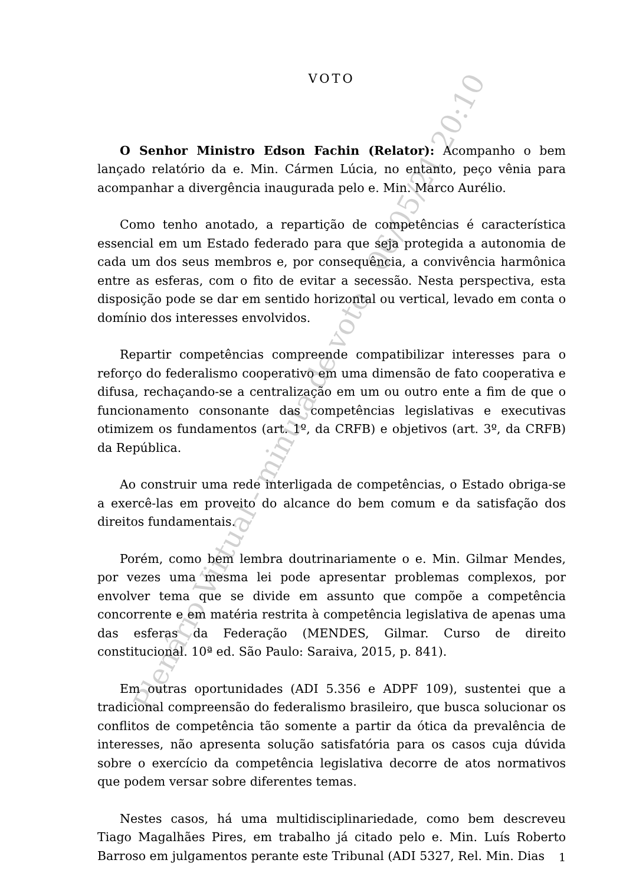VOTO
O Senhor Ministro Edson Fachin (Relator): Acompanho o bem lançado relatório da e. Min. Cármen Lúcia, no entanto, peço vênia para acompanhar a divergência inaugurada pelo e. Min. Marco Aurélio.
Como tenho anotado, a repartição de competências é característica essencial em um Estado federado para que seja protegida a autonomia de cada um dos seus membros e, por consequência, a convivência harmônica entre as esferas, com o fito de evitar a secessão. Nesta perspectiva, esta disposição pode se dar em sentido horizontal ou vertical, levado em conta o domínio dos interesses envolvidos.
Repartir competências compreende compatibilizar interesses para o reforço do federalismo cooperativo em uma dimensão de fato cooperativa e difusa, rechaçando-se a centralização em um ou outro ente a fim de que o funcionamento consonante das competências legislativas e executivas otimizem os fundamentos (art. 1º, da CRFB) e objetivos (art. 3º, da CRFB) da República.
Ao construir uma rede interligada de competências, o Estado obriga-se a exercê-las em proveito do alcance do bem comum e da satisfação dos direitos fundamentais.
Porém, como bem lembra doutrinariamente o e. Min. Gilmar Mendes, por vezes uma mesma lei pode apresentar problemas complexos, por envolver tema que se divide em assunto que compõe a competência concorrente e em matéria restrita à competência legislativa de apenas uma das esferas da Federação (MENDES, Gilmar. Curso de direito constitucional. 10ª ed. São Paulo: Saraiva, 2015, p. 841).
Em outras oportunidades (ADI 5.356 e ADPF 109), sustentei que a tradicional compreensão do federalismo brasileiro, que busca solucionar os conflitos de competência tão somente a partir da ótica da prevalência de interesses, não apresenta solução satisfatória para os casos cuja dúvida sobre o exercício da competência legislativa decorre de atos normativos que podem versar sobre diferentes temas.
Nestes casos, há uma multidisciplinariedade, como bem descreveu Tiago Magalhães Pires, em trabalho já citado pelo e. Min. Luís Roberto Barroso em julgamentos perante este Tribunal (ADI 5327, Rel. Min. Dias
1
Plenário Virtual - minuta de voto - 06/05/21 20:10